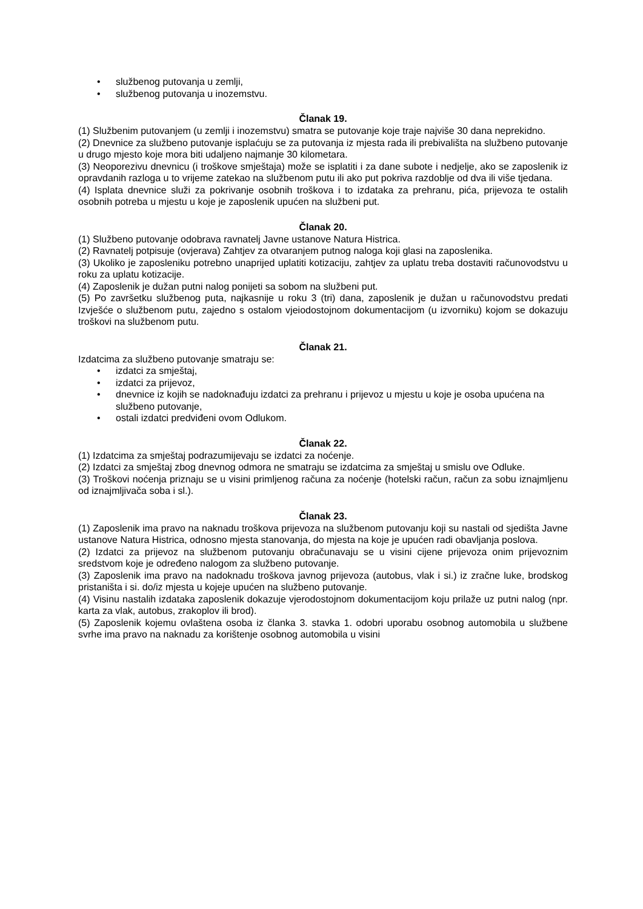• službenog putovanja u zemlji,
• službenog putovanja u inozemstvu.
Članak 19.
(1) Službenim putovanjem (u zemlji i inozemstvu) smatra se putovanje koje traje najviše 30 dana neprekidno.
(2) Dnevnice za službeno putovanje isplaćuju se za putovanja iz mjesta rada ili prebivališta na službeno putovanje u drugo mjesto koje mora biti udaljeno najmanje 30 kilometara.
(3) Neoporezivu dnevnicu (i troškove smještaja) može se isplatiti i za dane subote i nedjelje, ako se zaposlenik iz opravdanih razloga u to vrijeme zatekao na službenom putu ili ako put pokriva razdoblje od dva ili više tjedana.
(4) Isplata dnevnice služi za pokrivanje osobnih troškova i to izdataka za prehranu, pića, prijevoza te ostalih osobnih potreba u mjestu u koje je zaposlenik upućen na službeni put.
Članak 20.
(1) Službeno putovanje odobrava ravnatelj Javne ustanove Natura Histrica.
(2) Ravnatelj potpisuje (ovjerava) Zahtjev za otvaranjem putnog naloga koji glasi na zaposlenika.
(3) Ukoliko je zaposleniku potrebno unaprijed uplatiti kotizaciju, zahtjev za uplatu treba dostaviti računovodstvu u roku za uplatu kotizacije.
(4) Zaposlenik je dužan putni nalog ponijeti sa sobom na službeni put.
(5) Po završetku službenog puta, najkasnije u roku 3 (tri) dana, zaposlenik je dužan u računovodstvu predati Izvješće o službenom putu, zajedno s ostalom vjeiodostojnom dokumentacijom (u izvorniku) kojom se dokazuju troškovi na službenom putu.
Članak 21.
Izdatcima za službeno putovanje smatraju se:
• izdatci za smještaj,
• izdatci za prijevoz,
• dnevnice iz kojih se nadoknađuju izdatci za prehranu i prijevoz u mjestu u koje je osoba upućena na službeno putovanje,
• ostali izdatci predviđeni ovom Odlukom.
Članak 22.
(1) Izdatcima za smještaj podrazumijevaju se izdatci za noćenje.
(2) Izdatci za smještaj zbog dnevnog odmora ne smatraju se izdatcima za smještaj u smislu ove Odluke.
(3) Troškovi noćenja priznaju se u visini primljenog računa za noćenje (hotelski račun, račun za sobu iznajmljenu od iznajmljivača soba i sl.).
Članak 23.
(1) Zaposlenik ima pravo na naknadu troškova prijevoza na službenom putovanju koji su nastali od sjedišta Javne ustanove Natura Histrica, odnosno mjesta stanovanja, do mjesta na koje je upućen radi obavljanja poslova.
(2) Izdatci za prijevoz na službenom putovanju obračunavaju se u visini cijene prijevoza onim prijevoznim sredstvom koje je određeno nalogom za službeno putovanje.
(3) Zaposlenik ima pravo na nadoknadu troškova javnog prijevoza (autobus, vlak i si.) iz zračne luke, brodskog pristaništa i si. do/iz mjesta u kojeje upućen na službeno putovanje.
(4) Visinu nastalih izdataka zaposlenik dokazuje vjerodostojnom dokumentacijom koju prilaže uz putni nalog (npr. karta za vlak, autobus, zrakoplov ili brod).
(5) Zaposlenik kojemu ovlaštena osoba iz članka 3. stavka 1. odobri uporabu osobnog automobila u službene svrhe ima pravo na naknadu za korištenje osobnog automobila u visini